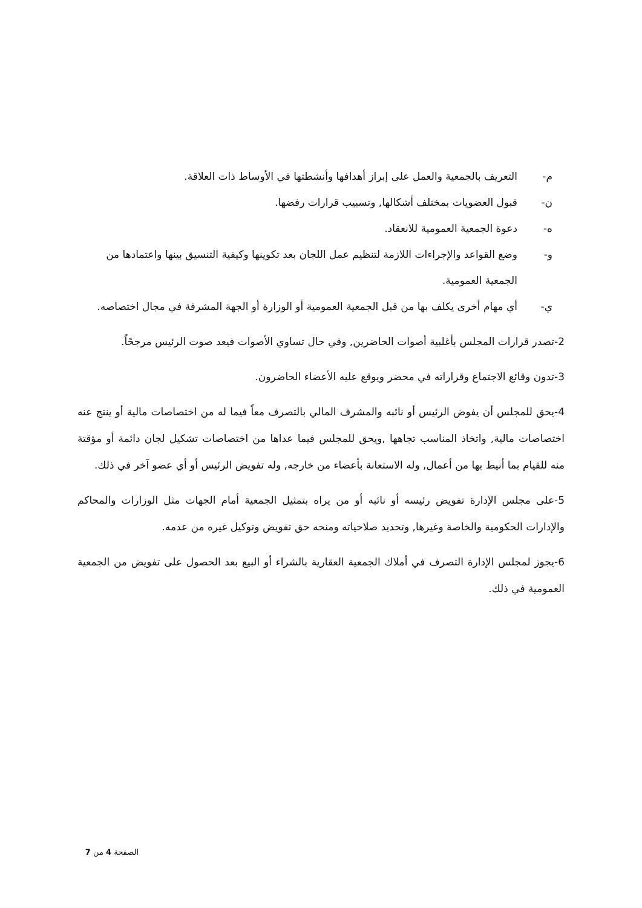م- التعريف بالجمعية والعمل على إبراز أهدافها وأنشطتها في الأوساط ذات العلاقة.
ن- قبول العضويات بمختلف أشكالها, وتسبيب قرارات رفضها.
ه- دعوة الجمعية العمومية للانعقاد.
و- وضع القواعد والإجراءات اللازمة لتنظيم عمل اللجان بعد تكوينها وكيفية التنسيق بينها واعتمادها من الجمعية العمومية.
ي- أي مهام أخرى يكلف بها من قبل الجمعية العمومية أو الوزارة أو الجهة المشرفة في مجال اختصاصه.
2-تصدر قرارات المجلس بأغلبية أصوات الحاضرين, وفي حال تساوي الأصوات فيعد صوت الرئيس مرجحًاً.
3-تدون وقائع الاجتماع وقراراته في محضر ويوقع عليه الأعضاء الحاضرون.
4-يحق للمجلس أن يفوض الرئيس أو نائبه والمشرف المالي بالتصرف معاً فيما له من اختصاصات مالية أو ينتج عنه اختصاصات مالية, واتخاذ المناسب تجاهها ,ويحق للمجلس فيما عداها من اختصاصات تشكيل لجان دائمة أو مؤقتة منه للقيام بما أنيط بها من أعمال, وله الاستعانة بأعضاء من خارجه, وله تفويض الرئيس أو أي عضو آخر في ذلك.
5-على مجلس الإدارة تفويض رئيسه أو نائبه أو من يراه بتمثيل الجمعية أمام الجهات مثل الوزارات والمحاكم والإدارات الحكومية والخاصة وغيرها, وتحديد صلاحياته ومنحه حق تفويض وتوكيل غيره من عدمه.
6-يجوز لمجلس الإدارة التصرف في أملاك الجمعية العقارية بالشراء أو البيع بعد الحصول على تفويض من الجمعية العمومية في ذلك.
الصفحة 4 من 7